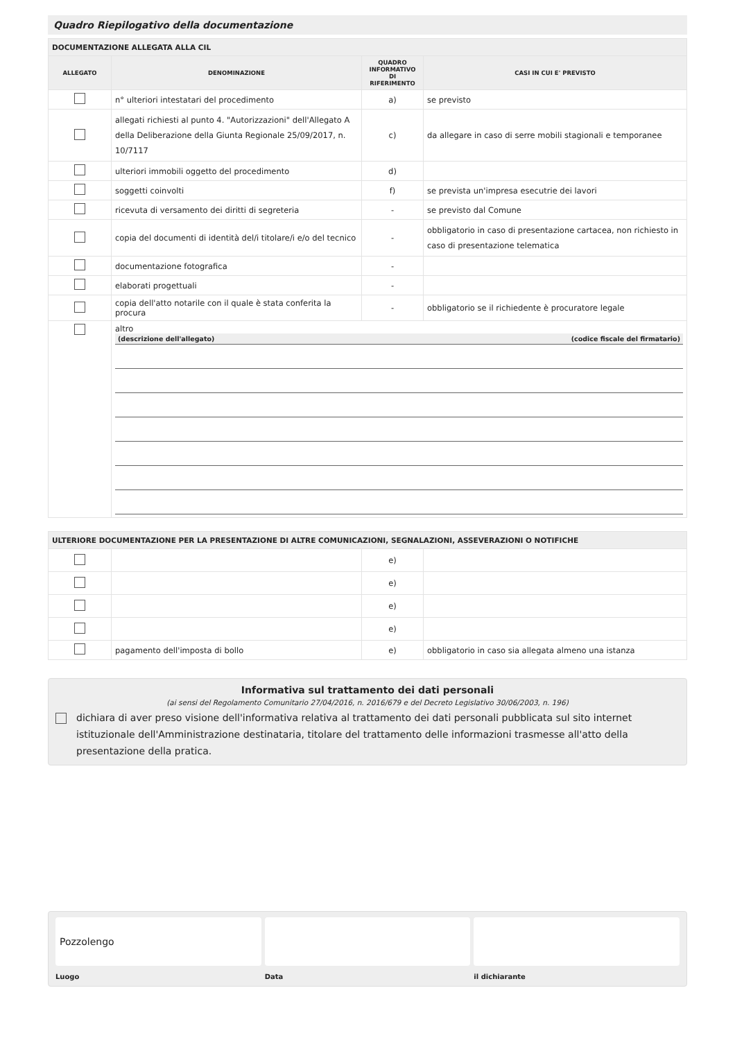Quadro Riepilogativo della documentazione
| DOCUMENTAZIONE ALLEGATA ALLA CIL | | | |
| --- | --- | --- | --- |
| ALLEGATO | DENOMINAZIONE | QUADRO INFORMATIVO DI RIFERIMENTO | CASI IN CUI E' PREVISTO |
| | n° ulteriori intestatari del procedimento | a) | se previsto |
| | allegati richiesti al punto 4. "Autorizzazioni" dell'Allegato A della Deliberazione della Giunta Regionale 25/09/2017, n. 10/7117 | c) | da allegare in caso di serre mobili stagionali e temporanee |
| | ulteriori immobili oggetto del procedimento | d) | |
| | soggetti coinvolti | f) | se prevista un'impresa esecutrie dei lavori |
| | ricevuta di versamento dei diritti di segreteria | - | se previsto dal Comune |
| | copia del documenti di identità del/i titolare/i e/o del tecnico | - | obbligatorio in caso di presentazione cartacea, non richiesto in caso di presentazione telematica |
| | documentazione fotografica | - | |
| | elaborati progettuali | - | |
| | copia dell'atto notarile con il quale è stata conferita la procura | - | obbligatorio se il richiedente è procuratore legale |
| | altro (descrizione dell'allegato) (codice fiscale del firmatario) | | |
| ULTERIORE DOCUMENTAZIONE PER LA PRESENTAZIONE DI ALTRE COMUNICAZIONI, SEGNALAZIONI, ASSEVERAZIONI O NOTIFICHE | | | |
| --- | --- | --- | --- |
| | | e) | |
| | | e) | |
| | | e) | |
| | | e) | |
| | pagamento dell'imposta di bollo | e) | obbligatorio in caso sia allegata almeno una istanza |
Informativa sul trattamento dei dati personali
(ai sensi del Regolamento Comunitario 27/04/2016, n. 2016/679 e del Decreto Legislativo 30/06/2003, n. 196)
dichiara di aver preso visione dell'informativa relativa al trattamento dei dati personali pubblicata sul sito internet istituzionale dell'Amministrazione destinataria, titolare del trattamento delle informazioni trasmesse all'atto della presentazione della pratica.
Pozzolengo
Luogo
Data il dichiarante